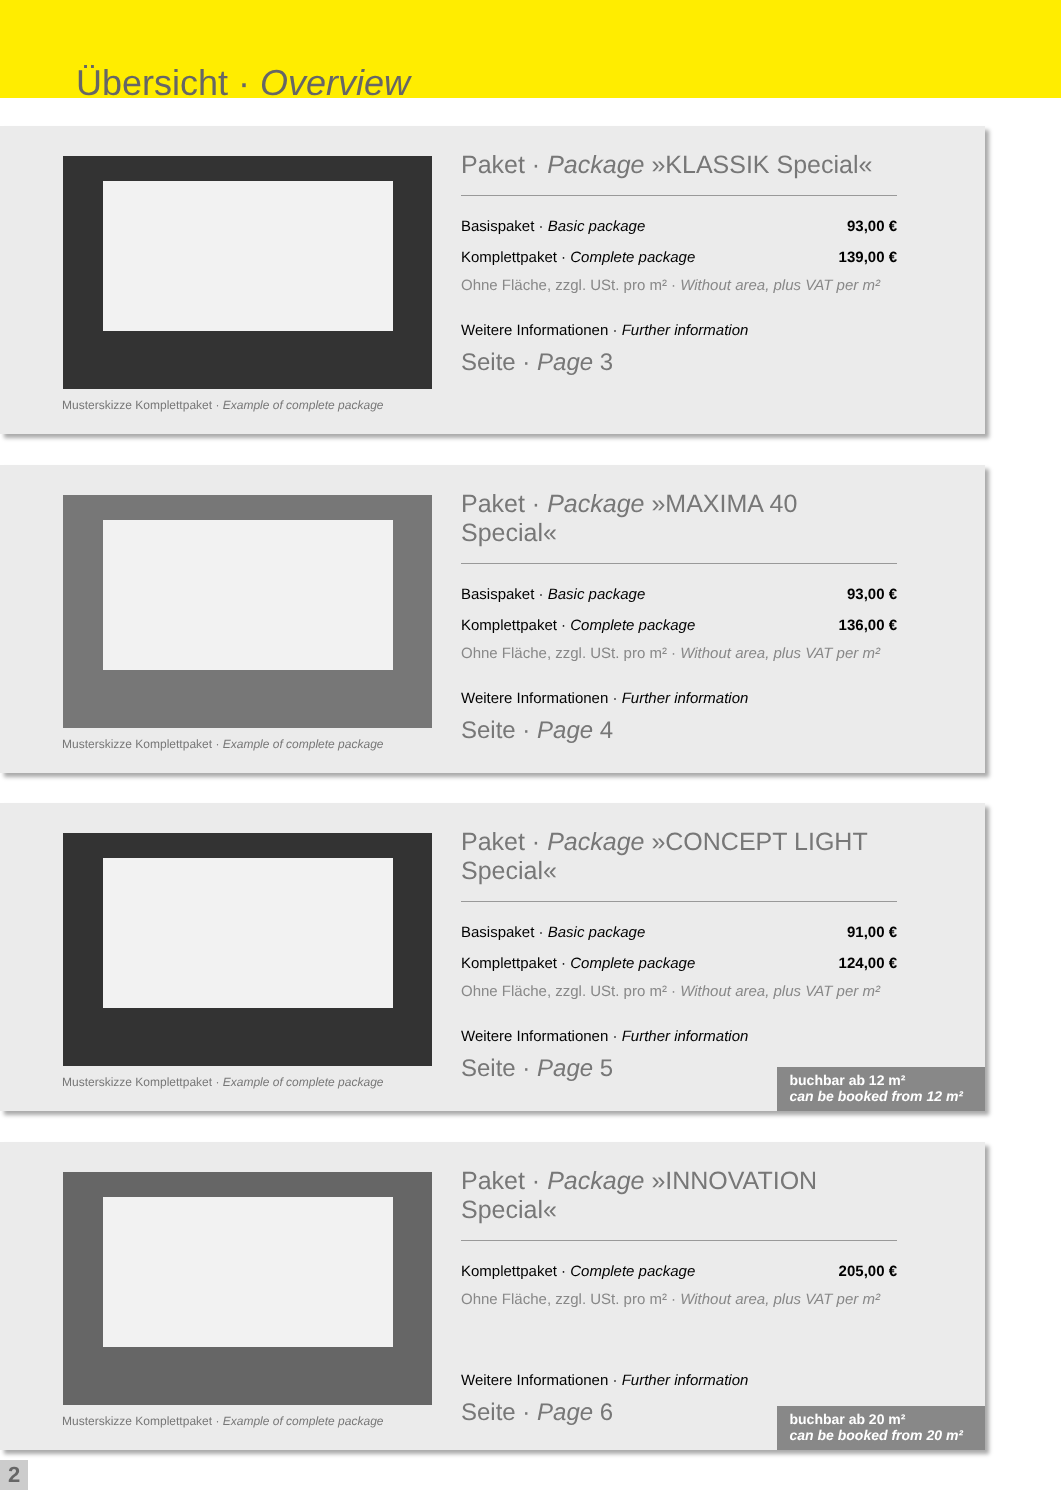Übersicht · Overview
Musterskizze Komplettpaket · Example of complete package
Paket · Package »KLASSIK Special«
| Basispaket · Basic package | 93,00 € |
| Komplettpaket · Complete package | 139,00 € |
Ohne Fläche, zzgl. USt. pro m² · Without area, plus VAT per m²
Weitere Informationen · Further information
Seite · Page 3
Musterskizze Komplettpaket · Example of complete package
Paket · Package »MAXIMA 40 Special«
| Basispaket · Basic package | 93,00 € |
| Komplettpaket · Complete package | 136,00 € |
Ohne Fläche, zzgl. USt. pro m² · Without area, plus VAT per m²
Weitere Informationen · Further information
Seite · Page 4
Musterskizze Komplettpaket · Example of complete package
Paket · Package »CONCEPT LIGHT Special«
| Basispaket · Basic package | 91,00 € |
| Komplettpaket · Complete package | 124,00 € |
Ohne Fläche, zzgl. USt. pro m² · Without area, plus VAT per m²
Weitere Informationen · Further information
Seite · Page 5
buchbar ab 12 m²
can be booked from 12 m²
Musterskizze Komplettpaket · Example of complete package
Paket · Package »INNOVATION Special«
| Komplettpaket · Complete package | 205,00 € |
Ohne Fläche, zzgl. USt. pro m² · Without area, plus VAT per m²
Weitere Informationen · Further information
Seite · Page 6
buchbar ab 20 m²
can be booked from 20 m²
2